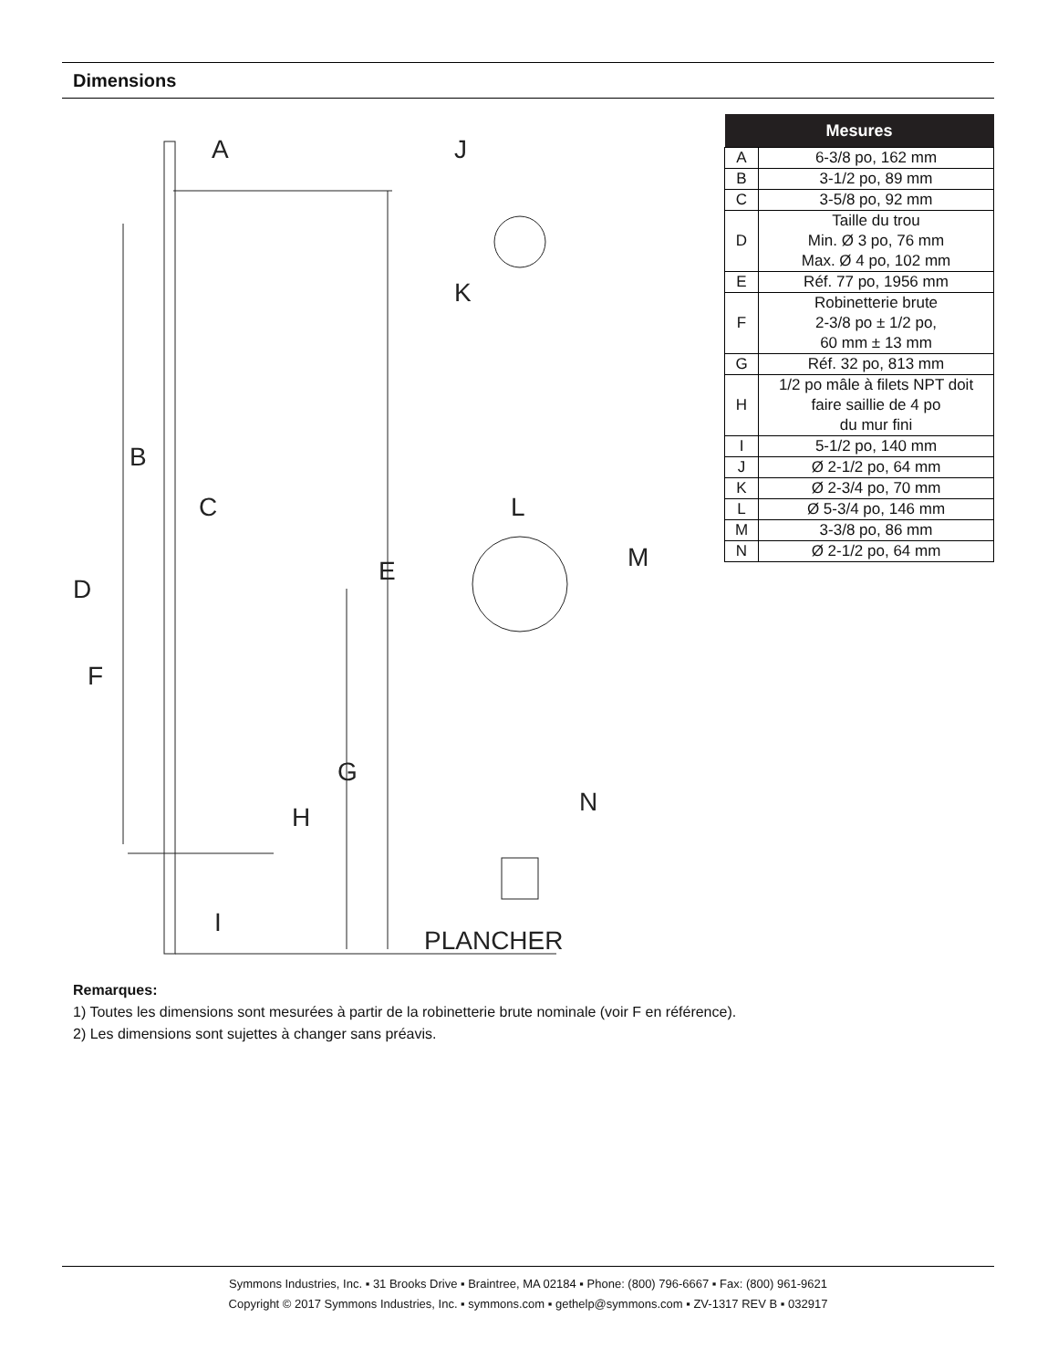Dimensions
A
J
K
B
C
D
E
F
G
H
I
L
M
N
PLANCHER
| Mesures | |
| --- | --- |
| A | 6-3/8 po, 162 mm |
| B | 3-1/2 po, 89 mm |
| C | 3-5/8 po, 92 mm |
| D | Taille du trou Min. Ø 3 po, 76 mm Max. Ø 4 po, 102 mm |
| E | Réf. 77 po, 1956 mm |
| F | Robinetterie brute 2-3/8 po ± 1/2 po, 60 mm ± 13 mm |
| G | Réf. 32 po, 813 mm |
| H | 1/2 po mâle à filets NPT doit faire saillie de 4 po du mur fini |
| I | 5-1/2 po, 140 mm |
| J | Ø 2-1/2 po, 64 mm |
| K | Ø 2-3/4 po, 70 mm |
| L | Ø 5-3/4 po, 146 mm |
| M | 3-3/8 po, 86 mm |
| N | Ø 2-1/2 po, 64 mm |
Remarques:
1) Toutes les dimensions sont mesurées à partir de la robinetterie brute nominale (voir F en référence).
2) Les dimensions sont sujettes à changer sans préavis.
Symmons Industries, Inc. ▪ 31 Brooks Drive ▪ Braintree, MA 02184 ▪ Phone: (800) 796-6667 ▪ Fax: (800) 961-9621
Copyright © 2017 Symmons Industries, Inc. ▪ symmons.com ▪ gethelp@symmons.com ▪ ZV-1317 REV B ▪ 032917